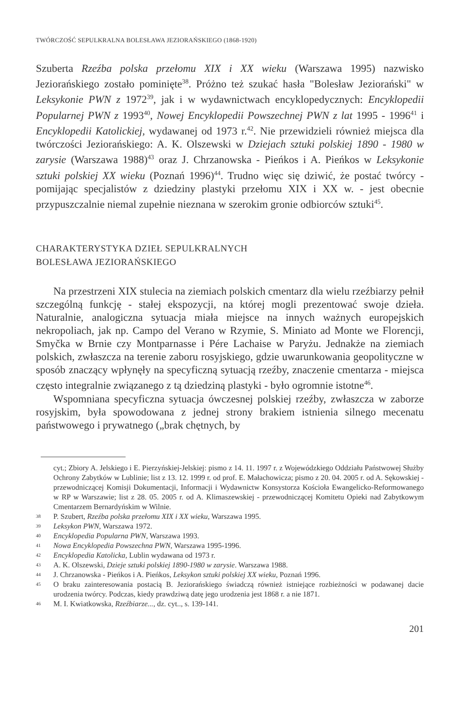TWÓRCZOŚĆ SEPULKRALNA BOLESŁAWA JEZIORAŃSKIEGO (1868-1920)
Szuberta Rzeźba polska przełomu XIX i XX wieku (Warszawa 1995) nazwisko Jeziorańskiego zostało pominięte<sup>38</sup>. Próżno też szukać hasła "Bolesław Jeziorański" w Leksykonie PWN z 1972<sup>39</sup>, jak i w wydawnictwach encyklopedycznych: Encyklopedii Popularnej PWN z 1993<sup>40</sup>, Nowej Encyklopedii Powszechnej PWN z lat 1995 - 1996<sup>41</sup> i Encyklopedii Katolickiej, wydawanej od 1973 r.<sup>42</sup>. Nie przewidzieli również miejsca dla twórczości Jeziorańskiego: A. K. Olszewski w Dziejach sztuki polskiej 1890 - 1980 w zarysie (Warszawa 1988)<sup>43</sup> oraz J. Chrzanowska - Pieńkos i A. Pieńkos w Leksykonie sztuki polskiej XX wieku (Poznań 1996)<sup>44</sup>. Trudno więc się dziwić, że postać twórcy - pomijając specjalistów z dziedziny plastyki przełomu XIX i XX w. - jest obecnie przypuszczalnie niemal zupełnie nieznana w szerokim gronie odbiorców sztuki<sup>45</sup>.
CHARAKTERYSTYKA DZIEŁ SEPULKRALNYCH
BOLESŁAWA JEZIORAŃSKIEGO
Na przestrzeni XIX stulecia na ziemiach polskich cmentarz dla wielu rzeźbiarzy pełnił szczególną funkcję - stałej ekspozycji, na której mogli prezentować swoje dzieła. Naturalnie, analogiczna sytuacja miała miejsce na innych ważnych europejskich nekropoliach, jak np. Campo del Verano w Rzymie, S. Miniato ad Monte we Florencji, Smyčka w Brnie czy Montparnasse i Pére Lachaise w Paryżu. Jednakże na ziemiach polskich, zwłaszcza na terenie zaboru rosyjskiego, gdzie uwarunkowania geopolityczne w sposób znaczący wpłynęły na specyficzną sytuacją rzeźby, znaczenie cmentarza - miejsca często integralnie związanego z tą dziedziną plastyki - było ogromnie istotne<sup>46</sup>.
Wspomniana specyficzna sytuacja ówczesnej polskiej rzeźby, zwłaszcza w zaborze rosyjskim, była spowodowana z jednej strony brakiem istnienia silnego mecenatu państwowego i prywatnego („brak chętnych, by
cyt.; Zbiory A. Jelskiego i E. Pierzyńskiej-Jelskiej: pismo z 14. 11. 1997 r. z Wojewódzkiego Oddziału Państwowej Służby Ochrony Zabytków w Lublinie; list z 13. 12. 1999 r. od prof. E. Małachowicza; pismo z 20. 04. 2005 r. od A. Sękowskiej - przewodniczącej Komisji Dokumentacji, Informacji i Wydawnictw Konsystorza Kościoła Ewangelicko-Reformowanego w RP w Warszawie; list z 28. 05. 2005 r. od A. Klimaszewskiej - przewodniczącej Komitetu Opieki nad Zabytkowym Cmentarzem Bernardyńskim w Wilnie.
38 P. Szubert, Rzeźba polska przełomu XIX i XX wieku, Warszawa 1995.
39 Leksykon PWN, Warszawa 1972.
40 Encyklopedia Popularna PWN, Warszawa 1993.
41 Nowa Encyklopedia Powszechna PWN, Warszawa 1995-1996.
42 Encyklopedia Katolicka, Lublin wydawana od 1973 r.
43 A. K. Olszewski, Dzieje sztuki polskiej 1890-1980 w zarysie. Warszawa 1988.
44 J. Chrzanowska - Pieńkos i A. Pieńkos, Leksykon sztuki polskiej XX wieku, Poznań 1996.
45 O braku zainteresowania postacią B. Jeziorańskiego świadczą również istniejące rozbieżności w podawanej dacie urodzenia twórcy. Podczas, kiedy prawdziwą datę jego urodzenia jest 1868 r. a nie 1871.
46 M. I. Kwiatkowska, Rzeźbiarze..., dz. cyt.., s. 139-141.
201